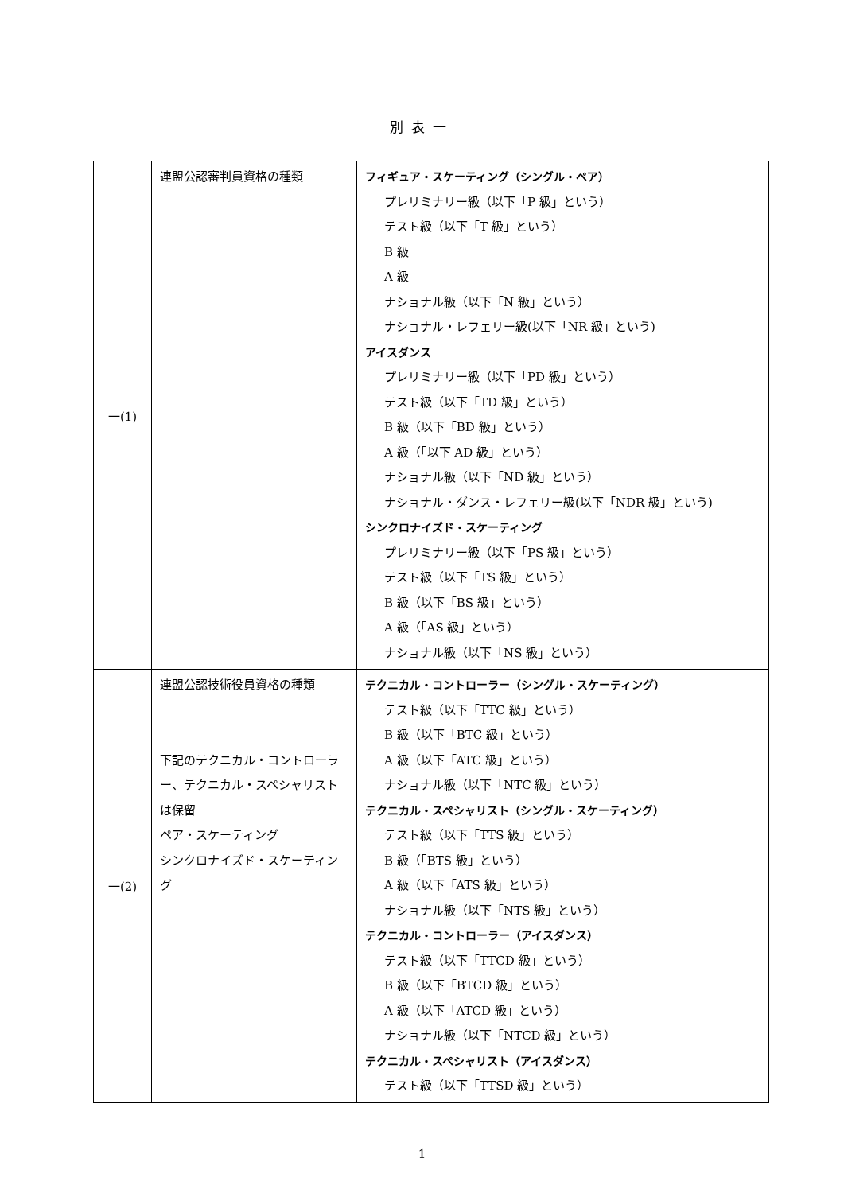別表一
| 一(1) | 連盟公認審判員資格の種類 | フィギュア・スケーティング（シングル・ペア） プレリミナリー級（以下「P 級」という） テスト級（以下「T 級」という） B 級 A 級 ナショナル級（以下「N 級」という） ナショナル・レフェリー級(以下「NR 級」という) アイスダンス プレリミナリー級（以下「PD 級」という） テスト級（以下「TD 級」という） B 級（以下「BD 級」という） A 級（「以下 AD 級」という） ナショナル級（以下「ND 級」という） ナショナル・ダンス・レフェリー級(以下「NDR 級」という) シンクロナイズド・スケーティング プレリミナリー級（以下「PS 級」という） テスト級（以下「TS 級」という） B 級（以下「BS 級」という） A 級（「AS 級」という） ナショナル級（以下「NS 級」という） |
| 一(2) | 連盟公認技術役員資格の種類 下記のテクニカル・コントローラー、テクニカル・スペシャリストは保留 ペア・スケーティング シンクロナイズド・スケーティング | テクニカル・コントローラー（シングル・スケーティング） テスト級（以下「TTC 級」という） B 級（以下「BTC 級」という） A 級（以下「ATC 級」という） ナショナル級（以下「NTC 級」という） テクニカル・スペシャリスト（シングル・スケーティング） テスト級（以下「TTS 級」という） B 級（「BTS 級」という） A 級（以下「ATS 級」という） ナショナル級（以下「NTS 級」という） テクニカル・コントローラー（アイスダンス） テスト級（以下「TTCD 級」という） B 級（以下「BTCD 級」という） A 級（以下「ATCD 級」という） ナショナル級（以下「NTCD 級」という） テクニカル・スペシャリスト（アイスダンス） テスト級（以下「TTSD 級」という） |
1